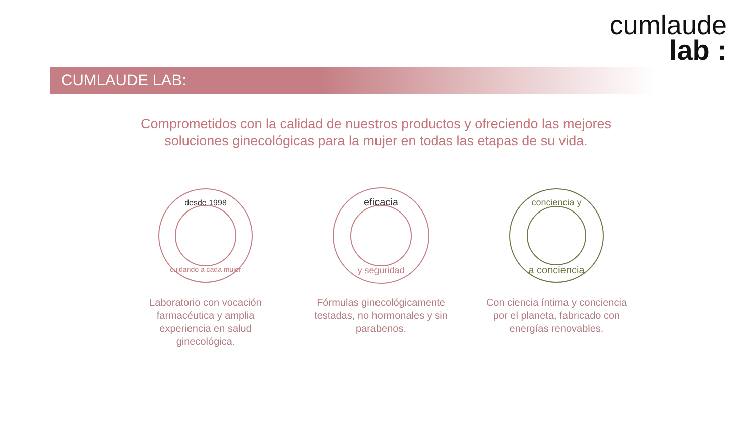cumlaude
lab :
CUMLAUDE LAB:
Comprometidos con la calidad de nuestros productos y ofreciendo las mejores
soluciones ginecológicas para la mujer en todas las etapas de su vida.
desde 1998
cuidando a cada mujer
Laboratorio con vocación farmacéutica y amplia experiencia en salud ginecológica.
eficacia
y seguridad
Fórmulas ginecológicamente testadas, no hormonales y sin parabenos.
conciencia y
a conciencia
Con ciencia íntima y conciencia por el planeta, fabricado con energías renovables.